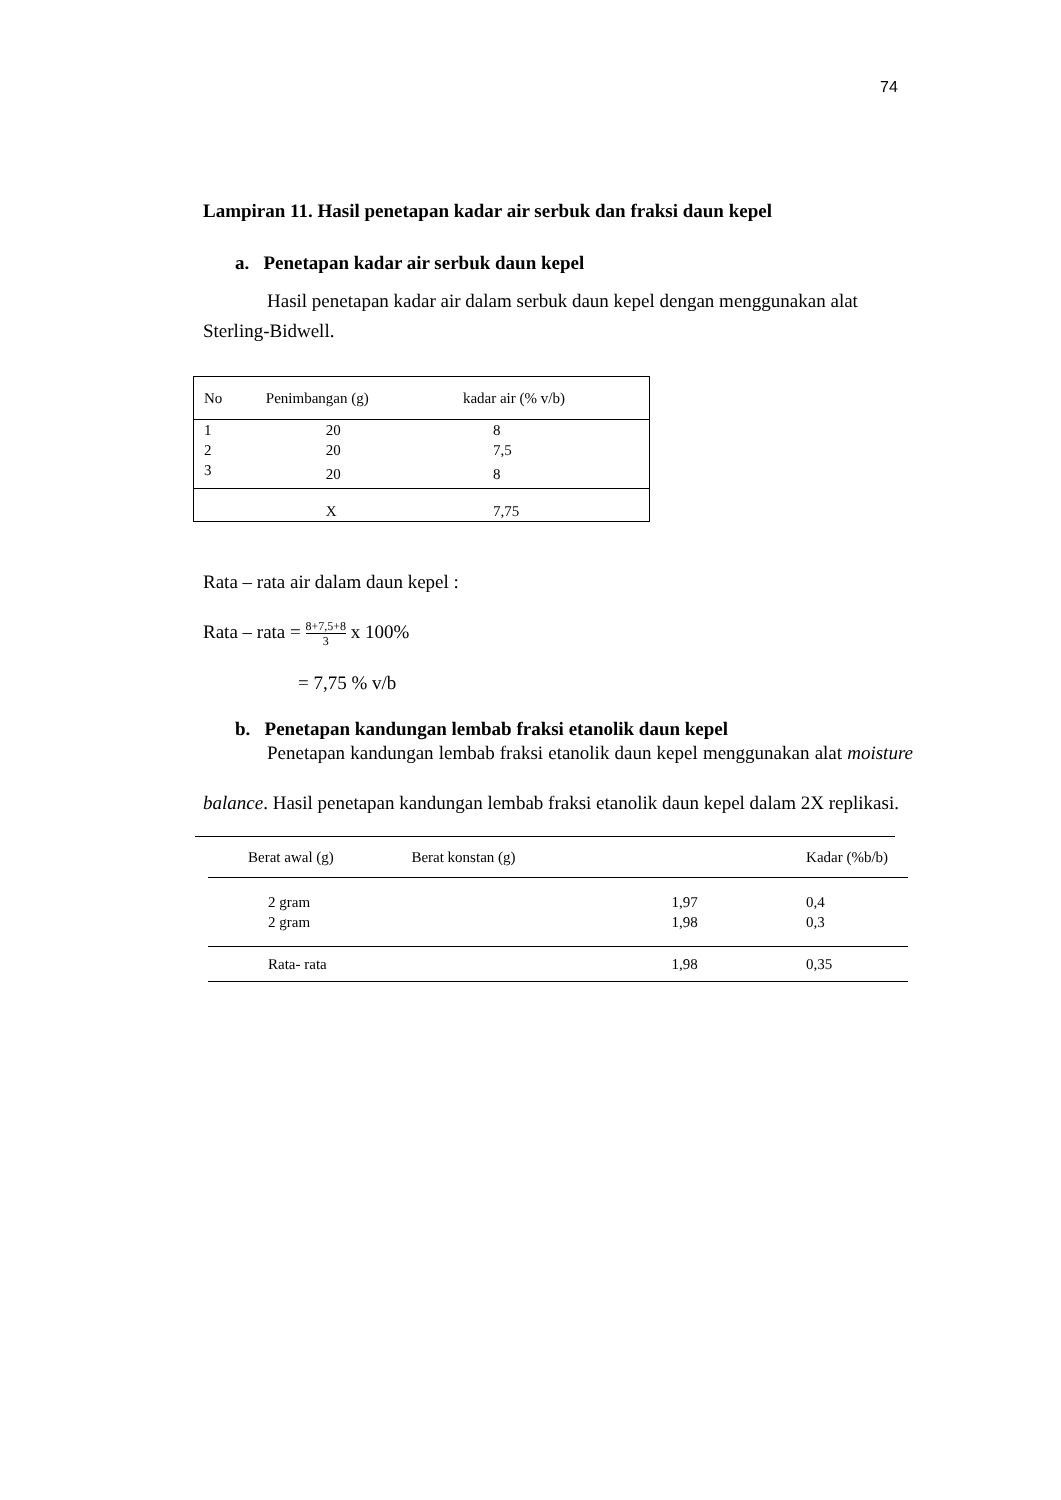74
Lampiran 11. Hasil penetapan kadar air serbuk dan fraksi daun kepel
a. Penetapan kadar air serbuk daun kepel
Hasil penetapan kadar air dalam serbuk daun kepel dengan menggunakan alat Sterling-Bidwell.
| No | Penimbangan (g) | kadar air (% v/b) |
| 1 | 20 | 8 |
| 2 | 20 | 7,5 |
| 3 | 20 | 8 |
| | X | 7,75 |
Rata – rata air dalam daun kepel :
Rata – rata = 8+7,5+8 3 x 100%
= 7,75 % v/b
b. Penetapan kandungan lembab fraksi etanolik daun kepel
Penetapan kandungan lembab fraksi etanolik daun kepel menggunakan alat moisture balance. Hasil penetapan kandungan lembab fraksi etanolik daun kepel dalam 2X replikasi.
| Berat awal (g) | Berat konstan (g) | Kadar (%b/b) |
| 2 gram | 1,97 | 0,4 |
| 2 gram | 1,98 | 0,3 |
| Rata- rata | 1,98 | 0,35 |